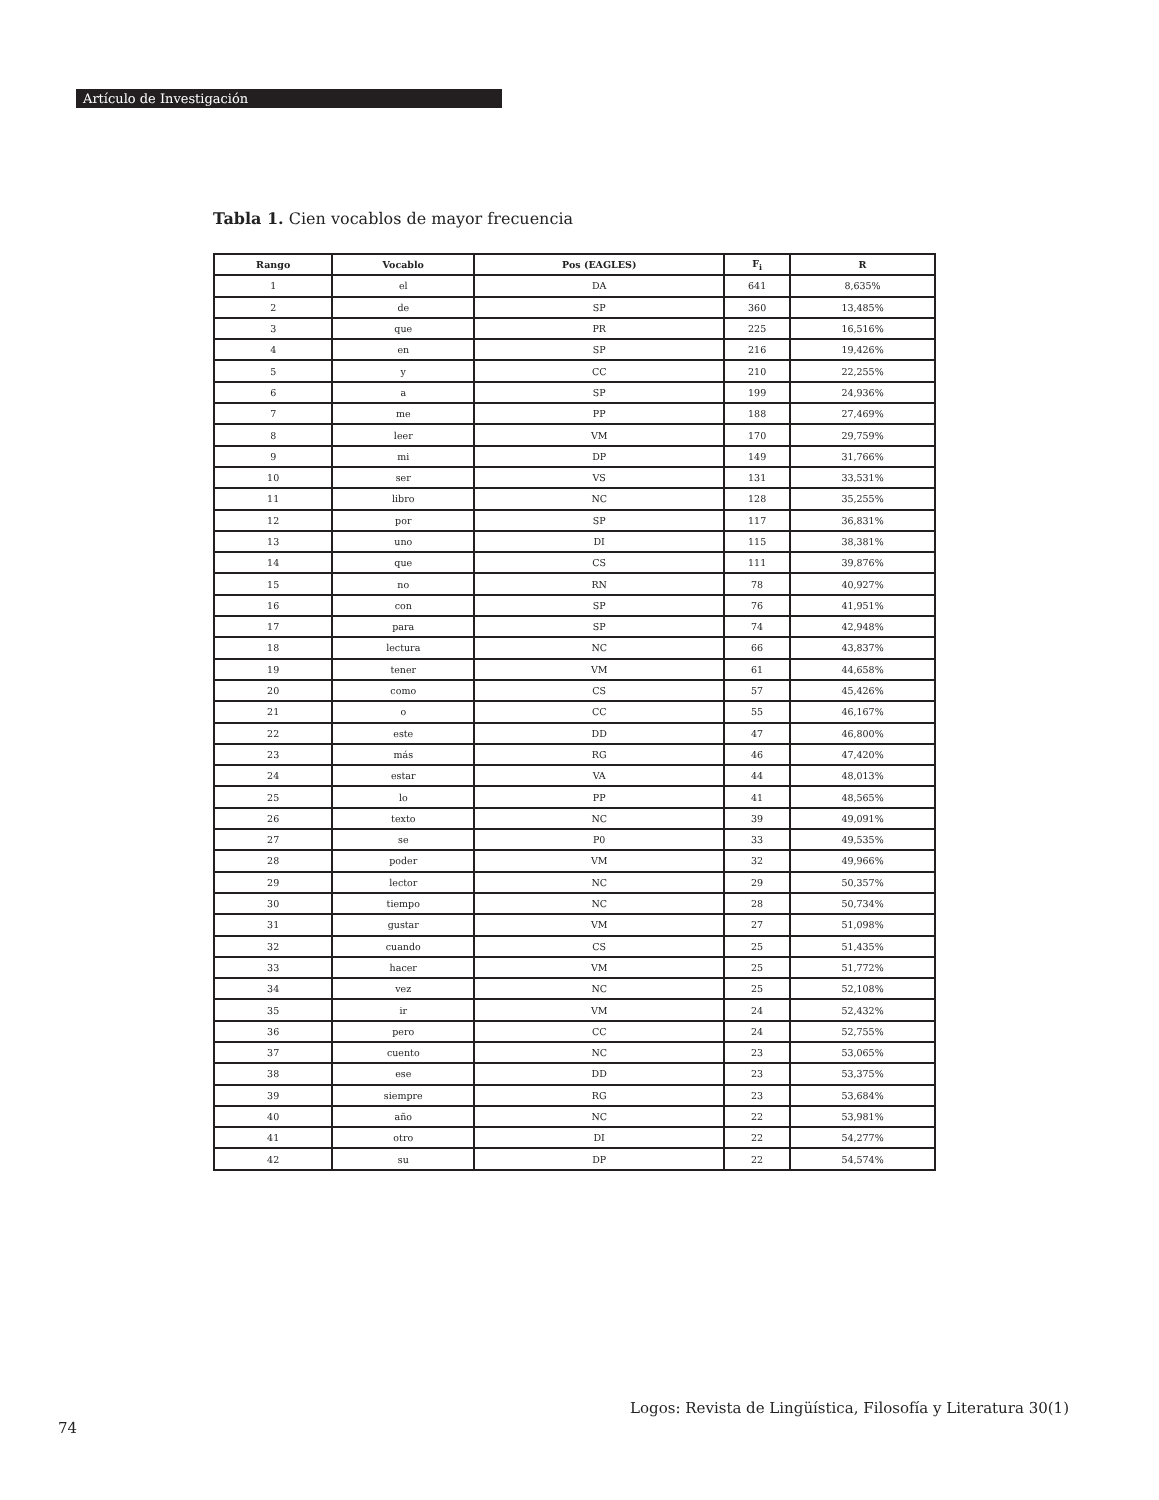Artículo de Investigación
Tabla 1. Cien vocablos de mayor frecuencia
| Rango | Vocablo | Pos (EAGLES) | F<sub>i</sub> | R |
| --- | --- | --- | --- | --- |
| 1 | el | DA | 641 | 8,635% |
| 2 | de | SP | 360 | 13,485% |
| 3 | que | PR | 225 | 16,516% |
| 4 | en | SP | 216 | 19,426% |
| 5 | y | CC | 210 | 22,255% |
| 6 | a | SP | 199 | 24,936% |
| 7 | me | PP | 188 | 27,469% |
| 8 | leer | VM | 170 | 29,759% |
| 9 | mi | DP | 149 | 31,766% |
| 10 | ser | VS | 131 | 33,531% |
| 11 | libro | NC | 128 | 35,255% |
| 12 | por | SP | 117 | 36,831% |
| 13 | uno | DI | 115 | 38,381% |
| 14 | que | CS | 111 | 39,876% |
| 15 | no | RN | 78 | 40,927% |
| 16 | con | SP | 76 | 41,951% |
| 17 | para | SP | 74 | 42,948% |
| 18 | lectura | NC | 66 | 43,837% |
| 19 | tener | VM | 61 | 44,658% |
| 20 | como | CS | 57 | 45,426% |
| 21 | o | CC | 55 | 46,167% |
| 22 | este | DD | 47 | 46,800% |
| 23 | más | RG | 46 | 47,420% |
| 24 | estar | VA | 44 | 48,013% |
| 25 | lo | PP | 41 | 48,565% |
| 26 | texto | NC | 39 | 49,091% |
| 27 | se | P0 | 33 | 49,535% |
| 28 | poder | VM | 32 | 49,966% |
| 29 | lector | NC | 29 | 50,357% |
| 30 | tiempo | NC | 28 | 50,734% |
| 31 | gustar | VM | 27 | 51,098% |
| 32 | cuando | CS | 25 | 51,435% |
| 33 | hacer | VM | 25 | 51,772% |
| 34 | vez | NC | 25 | 52,108% |
| 35 | ir | VM | 24 | 52,432% |
| 36 | pero | CC | 24 | 52,755% |
| 37 | cuento | NC | 23 | 53,065% |
| 38 | ese | DD | 23 | 53,375% |
| 39 | siempre | RG | 23 | 53,684% |
| 40 | año | NC | 22 | 53,981% |
| 41 | otro | DI | 22 | 54,277% |
| 42 | su | DP | 22 | 54,574% |
Logos: Revista de Lingüística, Filosofía y Literatura 30(1)
74